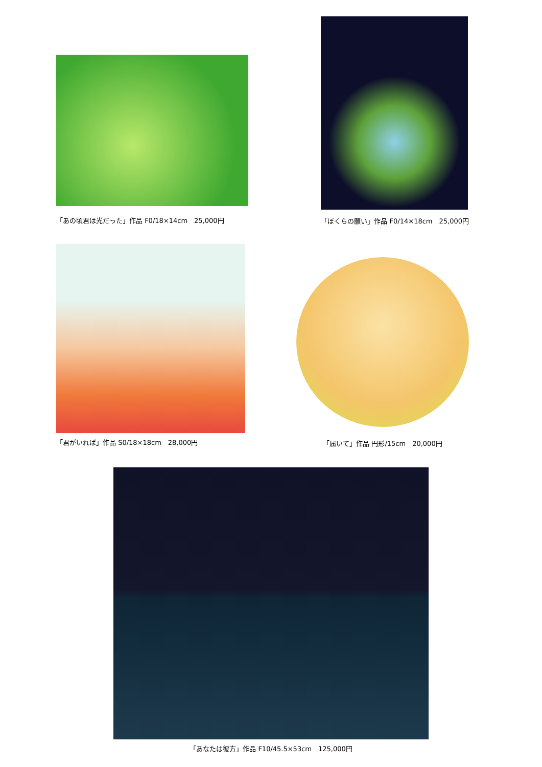「あの頃君は光だった」作品 F0/18×14cm　25,000円
「ぼくらの願い」作品 F0/14×18cm　25,000円
「君がいれば」作品 S0/18×18cm　28,000円
「届いて」作品 円形/15cm　20,000円
「あなたは彼方」作品 F10/45.5×53cm　125,000円